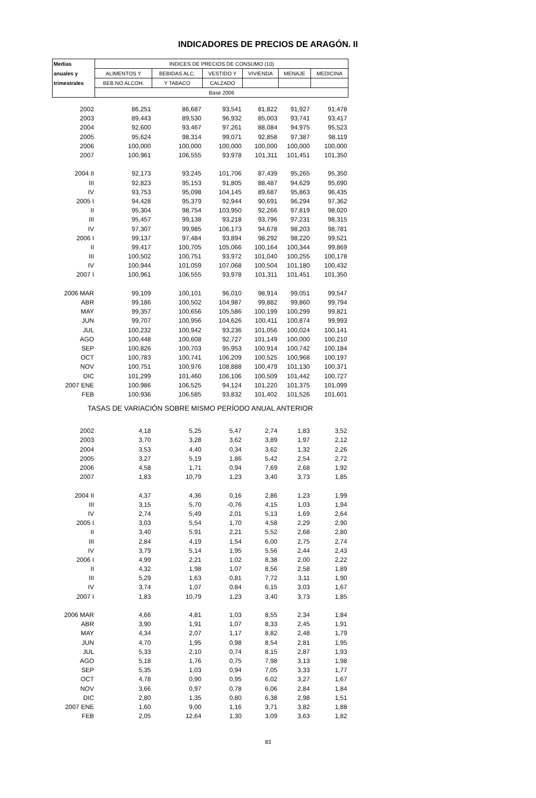INDICADORES DE PRECIOS DE ARAGÓN. II
| Medias | INDICES DE PRECIOS DE CONSUMO (10) | | | | | |
| --- | --- | --- | --- | --- | --- | --- |
| anuales y | ALIMENTOS Y | BEBIDAS ALC. | VESTIDO Y | VIVIENDA | MENAJE | MEDICINA |
| trimestrales | BEB.NO ALCOH. | Y TABACO | CALZADO | | | |
| | Base 2006 | | | | | |
| 2002 | 86,251 | 86,687 | 93,541 | 81,822 | 91,927 | 91,478 |
| 2003 | 89,443 | 89,530 | 96,932 | 85,003 | 93,741 | 93,417 |
| 2004 | 92,600 | 93,467 | 97,261 | 88,084 | 94,975 | 95,523 |
| 2005 | 95,624 | 98,314 | 99,071 | 92,858 | 97,387 | 98,119 |
| 2006 | 100,000 | 100,000 | 100,000 | 100,000 | 100,000 | 100,000 |
| 2007 | 100,961 | 106,555 | 93,978 | 101,311 | 101,451 | 101,350 |
| 2004 II | 92,173 | 93,245 | 101,706 | 87,439 | 95,265 | 95,350 |
| III | 92,823 | 95,153 | 91,805 | 88,487 | 94,629 | 95,690 |
| IV | 93,753 | 95,098 | 104,145 | 89,687 | 95,863 | 96,435 |
| 2005 I | 94,428 | 95,379 | 92,944 | 90,691 | 96,294 | 97,362 |
| II | 95,304 | 98,754 | 103,950 | 92,266 | 97,819 | 98,020 |
| III | 95,457 | 99,138 | 93,218 | 93,796 | 97,231 | 98,315 |
| IV | 97,307 | 99,985 | 106,173 | 94,678 | 98,203 | 98,781 |
| 2006 I | 99,137 | 97,484 | 93,894 | 98,292 | 98,220 | 99,521 |
| II | 99,417 | 100,705 | 105,066 | 100,164 | 100,344 | 99,869 |
| III | 100,502 | 100,751 | 93,972 | 101,040 | 100,255 | 100,178 |
| IV | 100,944 | 101,059 | 107,068 | 100,504 | 101,180 | 100,432 |
| 2007 I | 100,961 | 106,555 | 93,978 | 101,311 | 101,451 | 101,350 |
| 2006 MAR | 99,109 | 100,101 | 96,010 | 98,914 | 99,051 | 99,547 |
| ABR | 99,186 | 100,502 | 104,987 | 99,882 | 99,860 | 99,794 |
| MAY | 99,357 | 100,656 | 105,586 | 100,199 | 100,299 | 99,821 |
| JUN | 99,707 | 100,956 | 104,626 | 100,411 | 100,874 | 99,993 |
| JUL | 100,232 | 100,942 | 93,236 | 101,056 | 100,024 | 100,141 |
| AGO | 100,448 | 100,608 | 92,727 | 101,149 | 100,000 | 100,210 |
| SEP | 100,826 | 100,703 | 95,953 | 100,914 | 100,742 | 100,184 |
| OCT | 100,783 | 100,741 | 106,209 | 100,525 | 100,968 | 100,197 |
| NOV | 100,751 | 100,976 | 108,888 | 100,479 | 101,130 | 100,371 |
| DIC | 101,299 | 101,460 | 106,106 | 100,509 | 101,442 | 100,727 |
| 2007 ENE | 100,986 | 106,525 | 94,124 | 101,220 | 101,375 | 101,099 |
| FEB | 100,936 | 106,585 | 93,832 | 101,402 | 101,526 | 101,601 |
| TASAS DE VARIACIÓN SOBRE MISMO PERÍODO ANUAL ANTERIOR | | | | | | |
| 2002 | 4,18 | 5,25 | 5,47 | 2,74 | 1,83 | 3,52 |
| 2003 | 3,70 | 3,28 | 3,62 | 3,89 | 1,97 | 2,12 |
| 2004 | 3,53 | 4,40 | 0,34 | 3,62 | 1,32 | 2,26 |
| 2005 | 3,27 | 5,19 | 1,86 | 5,42 | 2,54 | 2,72 |
| 2006 | 4,58 | 1,71 | 0,94 | 7,69 | 2,68 | 1,92 |
| 2007 | 1,83 | 10,79 | 1,23 | 3,40 | 3,73 | 1,85 |
| 2004 II | 4,37 | 4,36 | 0,16 | 2,86 | 1,23 | 1,99 |
| III | 3,15 | 5,70 | -0,76 | 4,15 | 1,03 | 1,94 |
| IV | 2,74 | 5,49 | 2,01 | 5,13 | 1,69 | 2,64 |
| 2005 I | 3,03 | 5,54 | 1,70 | 4,58 | 2,29 | 2,90 |
| II | 3,40 | 5,91 | 2,21 | 5,52 | 2,68 | 2,80 |
| III | 2,84 | 4,19 | 1,54 | 6,00 | 2,75 | 2,74 |
| IV | 3,79 | 5,14 | 1,95 | 5,56 | 2,44 | 2,43 |
| 2006 I | 4,99 | 2,21 | 1,02 | 8,38 | 2,00 | 2,22 |
| II | 4,32 | 1,98 | 1,07 | 8,56 | 2,58 | 1,89 |
| III | 5,29 | 1,63 | 0,81 | 7,72 | 3,11 | 1,90 |
| IV | 3,74 | 1,07 | 0,84 | 6,15 | 3,03 | 1,67 |
| 2007 I | 1,83 | 10,79 | 1,23 | 3,40 | 3,73 | 1,85 |
| 2006 MAR | 4,66 | 4,81 | 1,03 | 8,55 | 2,34 | 1,84 |
| ABR | 3,90 | 1,91 | 1,07 | 8,33 | 2,45 | 1,91 |
| MAY | 4,34 | 2,07 | 1,17 | 8,82 | 2,48 | 1,79 |
| JUN | 4,70 | 1,95 | 0,98 | 8,54 | 2,81 | 1,95 |
| JUL | 5,33 | 2,10 | 0,74 | 8,15 | 2,87 | 1,93 |
| AGO | 5,18 | 1,76 | 0,75 | 7,98 | 3,13 | 1,98 |
| SEP | 5,35 | 1,03 | 0,94 | 7,05 | 3,33 | 1,77 |
| OCT | 4,78 | 0,90 | 0,95 | 6,02 | 3,27 | 1,67 |
| NOV | 3,66 | 0,97 | 0,78 | 6,06 | 2,84 | 1,84 |
| DIC | 2,80 | 1,35 | 0,80 | 6,38 | 2,98 | 1,51 |
| 2007 ENE | 1,60 | 9,00 | 1,16 | 3,71 | 3,82 | 1,88 |
| FEB | 2,05 | 12,64 | 1,30 | 3,09 | 3,63 | 1,82 |
83